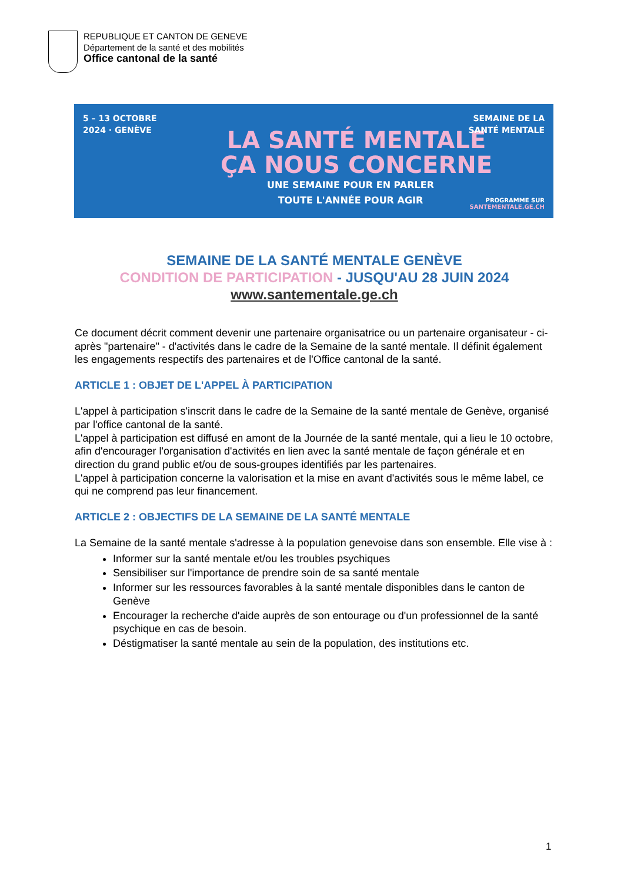REPUBLIQUE ET CANTON DE GENEVE
Département de la santé et des mobilités
Office cantonal de la santé
5 – 13 OCTOBRE
2024 · GENÈVE
LA SANTÉ MENTALE
ÇA NOUS CONCERNE
SEMAINE DE LA
SANTÉ MENTALE
UNE SEMAINE POUR EN PARLER
TOUTE L'ANNÉE POUR AGIR
PROGRAMME SUR
SANTEMENTALE.GE.CH
SEMAINE DE LA SANTÉ MENTALE GENÈVE
CONDITION DE PARTICIPATION - JUSQU'AU 28 JUIN 2024
www.santementale.ge.ch
Ce document décrit comment devenir une partenaire organisatrice ou un partenaire organisateur - ci-après "partenaire" - d'activités dans le cadre de la Semaine de la santé mentale. Il définit également les engagements respectifs des partenaires et de l'Office cantonal de la santé.
ARTICLE 1 : OBJET DE L'APPEL À PARTICIPATION
L'appel à participation s'inscrit dans le cadre de la Semaine de la santé mentale de Genève, organisé par l'office cantonal de la santé.
L'appel à participation est diffusé en amont de la Journée de la santé mentale, qui a lieu le 10 octobre, afin d'encourager l'organisation d'activités en lien avec la santé mentale de façon générale et en direction du grand public et/ou de sous-groupes identifiés par les partenaires.
L'appel à participation concerne la valorisation et la mise en avant d'activités sous le même label, ce qui ne comprend pas leur financement.
ARTICLE 2 : OBJECTIFS DE LA SEMAINE DE LA SANTÉ MENTALE
La Semaine de la santé mentale s'adresse à la population genevoise dans son ensemble. Elle vise à :
Informer sur la santé mentale et/ou les troubles psychiques
Sensibiliser sur l'importance de prendre soin de sa santé mentale
Informer sur les ressources favorables à la santé mentale disponibles dans le canton de Genève
Encourager la recherche d'aide auprès de son entourage ou d'un professionnel de la santé psychique en cas de besoin.
Déstigmatiser la santé mentale au sein de la population, des institutions etc.
1